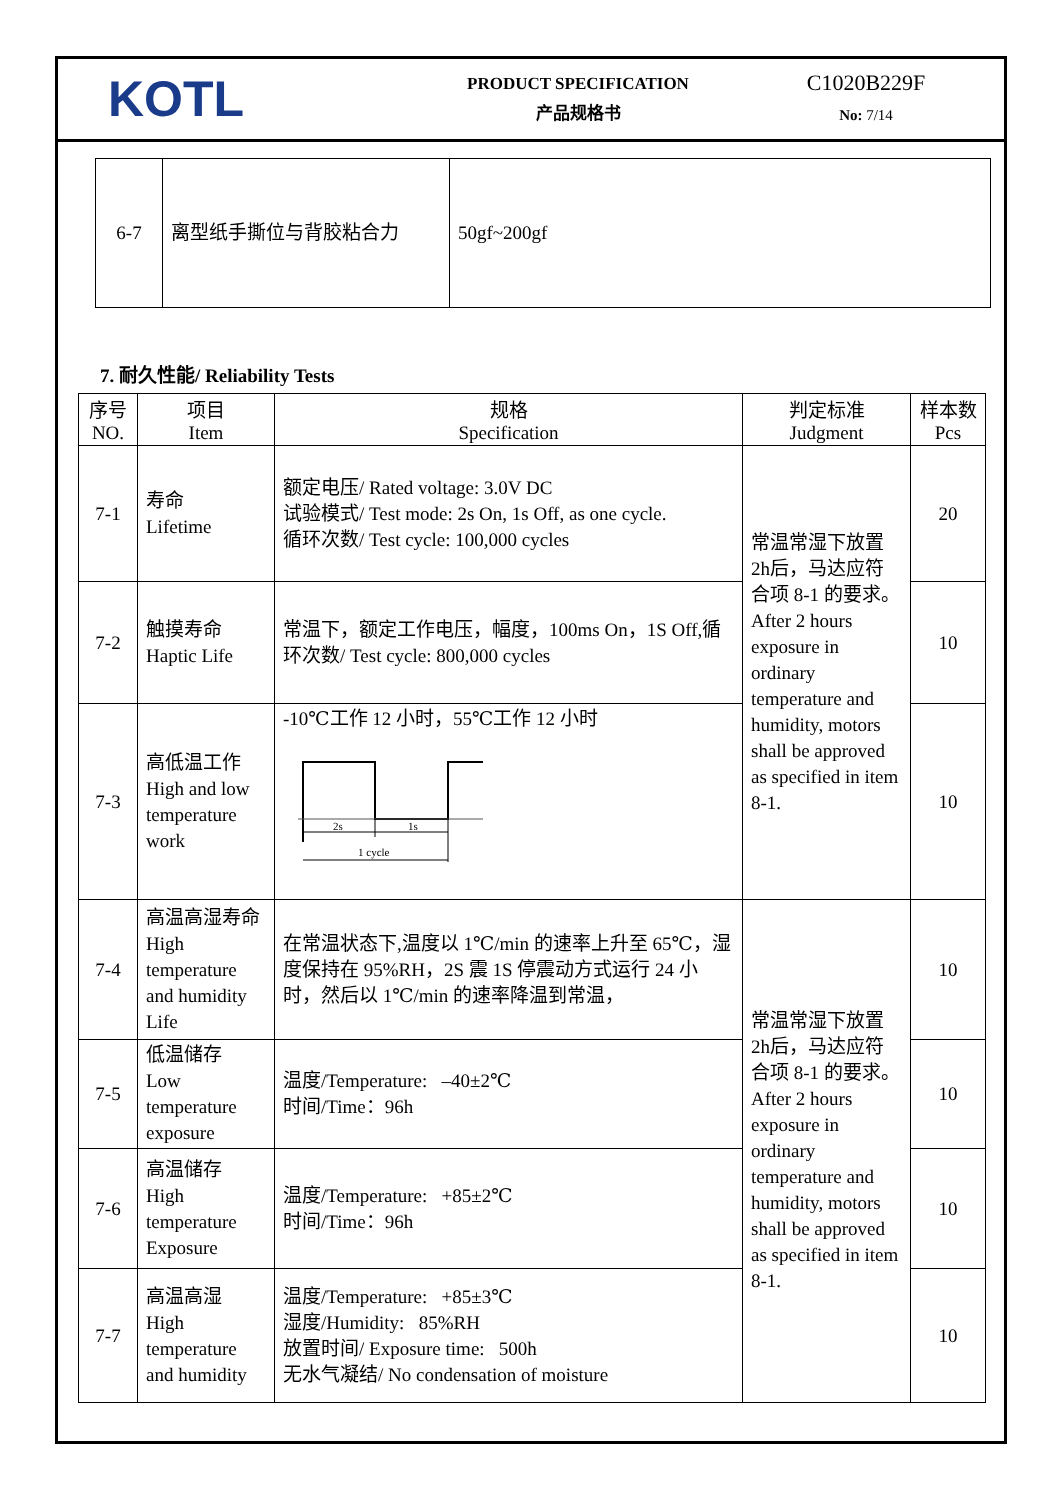KOTL
PRODUCT SPECIFICATION
产品规格书
C1020B229F
No: 7/14
| 6-7 | 离型纸手撕位与背胶粘合力 | 50gf~200gf |
7. 耐久性能/ Reliability Tests
| 序号 NO. | 项目 Item | 规格 Specification | 判定标准 Judgment | 样本数 Pcs |
| --- | --- | --- | --- | --- |
| 7-1 | 寿命 Lifetime | 额定电压/ Rated voltage: 3.0V DC 试验模式/ Test mode: 2s On, 1s Off, as one cycle. 循环次数/ Test cycle: 100,000 cycles | 常温常湿下放置2h后，马达应符合项 8-1 的要求。 After 2 hours exposure in ordinary temperature and humidity, motors shall be approved as specified in item 8-1. | 20 |
| 7-2 | 触摸寿命 Haptic Life | 常温下，额定工作电压，幅度，100ms On，1S Off,循环次数/ Test cycle: 800,000 cycles | | 10 |
| 7-3 | 高低温工作 High and low temperature work | -10℃工作 12 小时，55℃工作 12 小时 2s 1s 1 cycle | | 10 |
| 7-4 | 高温高湿寿命 High temperature and humidity Life | 在常温状态下,温度以 1℃/min 的速率上升至 65℃，湿度保持在 95%RH，2S 震 1S 停震动方式运行 24 小时，然后以 1℃/min 的速率降温到常温， | 常温常湿下放置2h后，马达应符合项 8-1 的要求。 After 2 hours exposure in ordinary temperature and humidity, motors shall be approved as specified in item 8-1. | 10 |
| 7-5 | 低温储存 Low temperature exposure | 温度/Temperature: –40±2℃ 时间/Time：96h | | 10 |
| 7-6 | 高温储存 High temperature Exposure | 温度/Temperature: +85±2℃ 时间/Time：96h | | 10 |
| 7-7 | 高温高湿 High temperature and humidity | 温度/Temperature: +85±3℃ 湿度/Humidity: 85%RH 放置时间/ Exposure time: 500h 无水气凝结/ No condensation of moisture | | 10 |